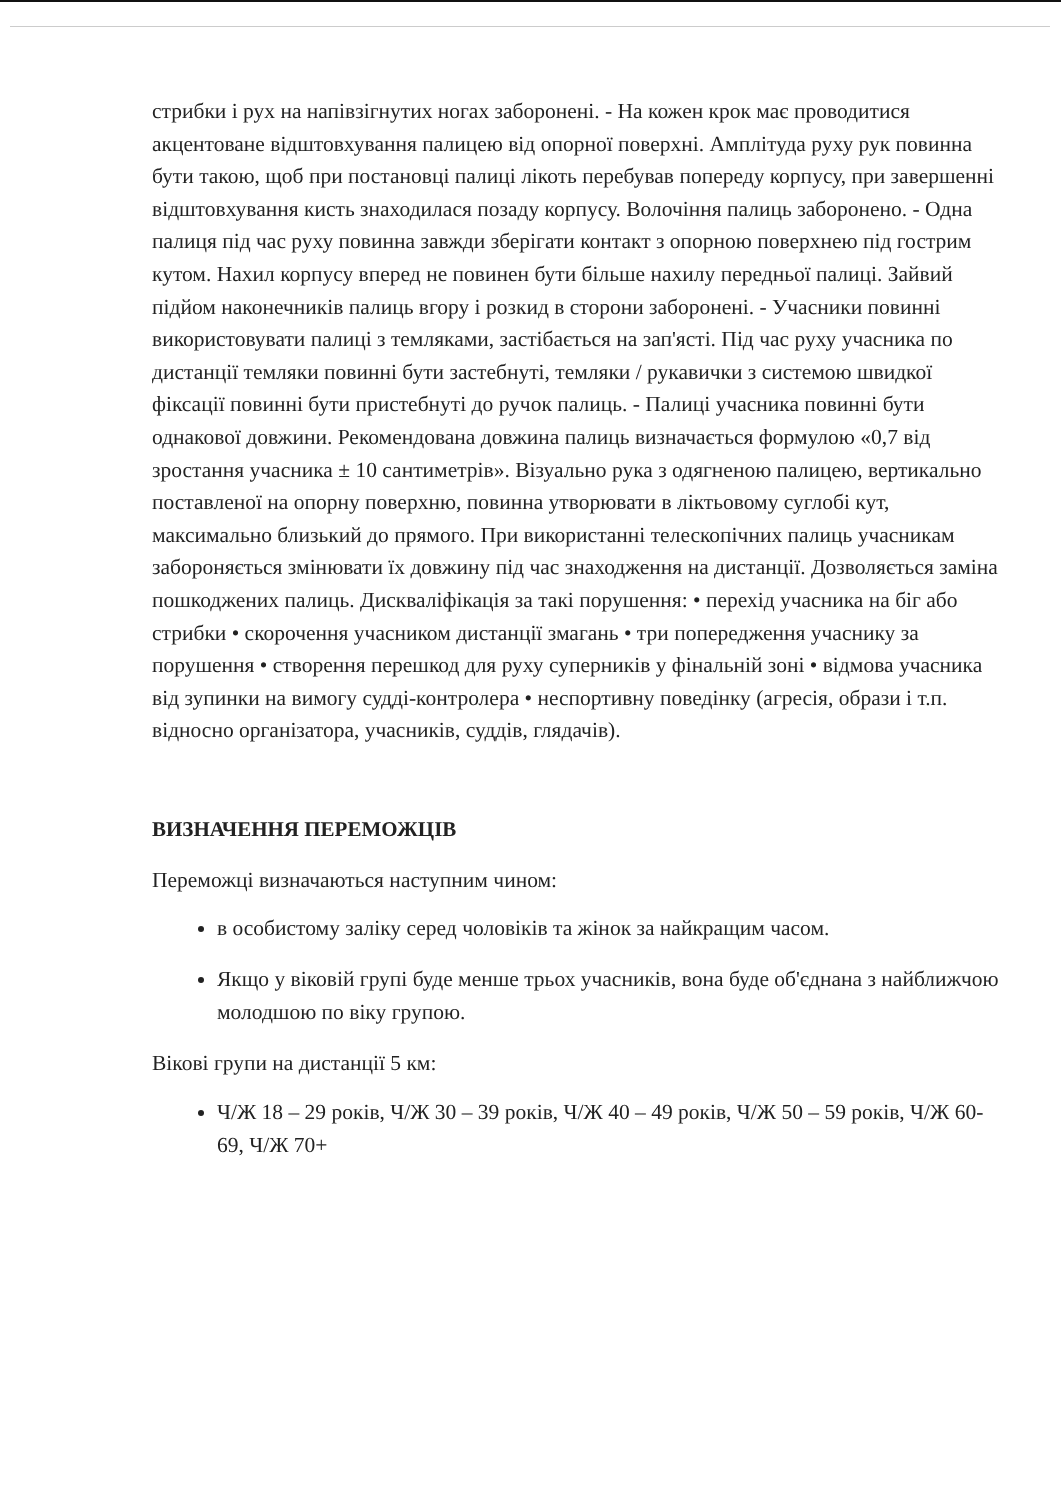стрибки і рух на напівзігнутих ногах заборонені. - На кожен крок має проводитися акцентоване відштовхування палицею від опорної поверхні. Амплітуда руху рук повинна бути такою, щоб при постановці палиці лікоть перебував попереду корпусу, при завершенні відштовхування кисть знаходилася позаду корпусу. Волочіння палиць заборонено. - Одна палиця під час руху повинна завжди зберігати контакт з опорною поверхнею під гострим кутом. Нахил корпусу вперед не повинен бути більше нахилу передньої палиці. Зайвий підйом наконечників палиць вгору і розкид в сторони заборонені. - Учасники повинні використовувати палиці з темляками, застібається на зап'ясті. Під час руху учасника по дистанції темляки повинні бути застебнуті, темляки / рукавички з системою швидкої фіксації повинні бути пристебнуті до ручок палиць. - Палиці учасника повинні бути однакової довжини. Рекомендована довжина палиць визначається формулою «0,7 від зростання учасника ± 10 сантиметрів». Візуально рука з одягненою палицею, вертикально поставленої на опорну поверхню, повинна утворювати в ліктьовому суглобі кут, максимально близький до прямого. При використанні телескопічних палиць учасникам забороняється змінювати їх довжину під час знаходження на дистанції. Дозволяється заміна пошкоджених палиць. Дискваліфікація за такі порушення: • перехід учасника на біг або стрибки • скорочення учасником дистанції змагань • три попередження учаснику за порушення • створення перешкод для руху суперників у фінальній зоні • відмова учасника від зупинки на вимогу судді-контролера • неспортивну поведінку (агресія, образи і т.п. відносно організатора, учасників, суддів, глядачів).
ВИЗНАЧЕННЯ ПЕРЕМОЖЦІВ
Переможці визначаються наступним чином:
в особистому заліку серед чоловіків та жінок за найкращим часом.
Якщо у віковій групі буде менше трьох учасників, вона буде об'єднана з найближчою молодшою по віку групою.
Вікові групи на дистанції 5 км:
Ч/Ж 18 – 29 років, Ч/Ж 30 – 39 років, Ч/Ж 40 – 49 років, Ч/Ж 50 – 59 років, Ч/Ж 60-69, Ч/Ж 70+